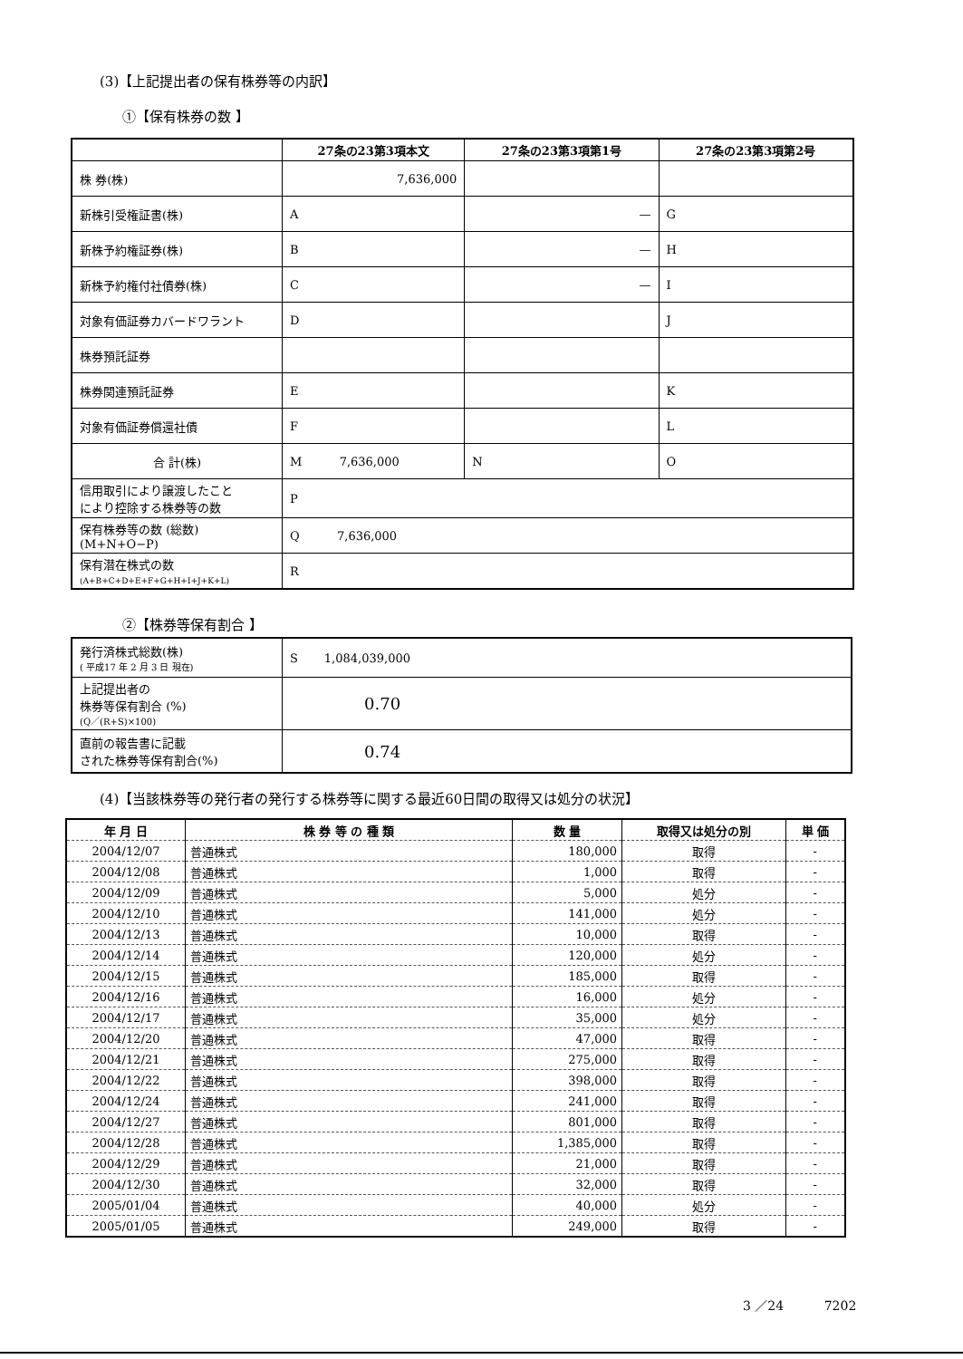(3)【上記提出者の保有株券等の内訳】
①【保有株券の数 】
| | 27条の23第3項本文 | 27条の23第3項第1号 | 27条の23第3項第2号 |
| --- | --- | --- | --- |
| 株 券(株) | 7,636,000 | | |
| 新株引受権証書(株) | A | — | G |
| 新株予約権証券(株) | B | — | H |
| 新株予約権付社債券(株) | C | — | I |
| 対象有価証券カバードワラント | D | | J |
| 株券預託証券 | | | |
| 株券関連預託証券 | E | | K |
| 対象有価証券償還社債 | F | | L |
| 合 計(株) | M 7,636,000 | N | O |
| 信用取引により譲渡したこと により控除する株券等の数 | P | | |
| 保有株券等の数 (総数) (M+N+O−P) | Q 7,636,000 | | |
| 保有潜在株式の数 (A+B+C+D+E+F+G+H+I+J+K+L) | R | | |
②【株券等保有割合 】
| 発行済株式総数(株) ( 平成17 年 2 月 3 日 現在) | S 1,084,039,000 |
| 上記提出者の 株券等保有割合 (%) (Q／(R+S)×100) | 0.70 |
| 直前の報告書に記載 された株券等保有割合(%) | 0.74 |
(4)【当該株券等の発行者の発行する株券等に関する最近60日間の取得又は処分の状況】
| 年 月 日 | 株 券 等 の 種 類 | 数 量 | 取得又は処分の別 | 単 価 |
| --- | --- | --- | --- | --- |
| 2004/12/07 | 普通株式 | 180,000 | 取得 | - |
| 2004/12/08 | 普通株式 | 1,000 | 取得 | - |
| 2004/12/09 | 普通株式 | 5,000 | 処分 | - |
| 2004/12/10 | 普通株式 | 141,000 | 処分 | - |
| 2004/12/13 | 普通株式 | 10,000 | 取得 | - |
| 2004/12/14 | 普通株式 | 120,000 | 処分 | - |
| 2004/12/15 | 普通株式 | 185,000 | 取得 | - |
| 2004/12/16 | 普通株式 | 16,000 | 処分 | - |
| 2004/12/17 | 普通株式 | 35,000 | 処分 | - |
| 2004/12/20 | 普通株式 | 47,000 | 取得 | - |
| 2004/12/21 | 普通株式 | 275,000 | 取得 | - |
| 2004/12/22 | 普通株式 | 398,000 | 取得 | - |
| 2004/12/24 | 普通株式 | 241,000 | 取得 | - |
| 2004/12/27 | 普通株式 | 801,000 | 取得 | - |
| 2004/12/28 | 普通株式 | 1,385,000 | 取得 | - |
| 2004/12/29 | 普通株式 | 21,000 | 取得 | - |
| 2004/12/30 | 普通株式 | 32,000 | 取得 | - |
| 2005/01/04 | 普通株式 | 40,000 | 処分 | - |
| 2005/01/05 | 普通株式 | 249,000 | 取得 | - |
3 ／24 7202